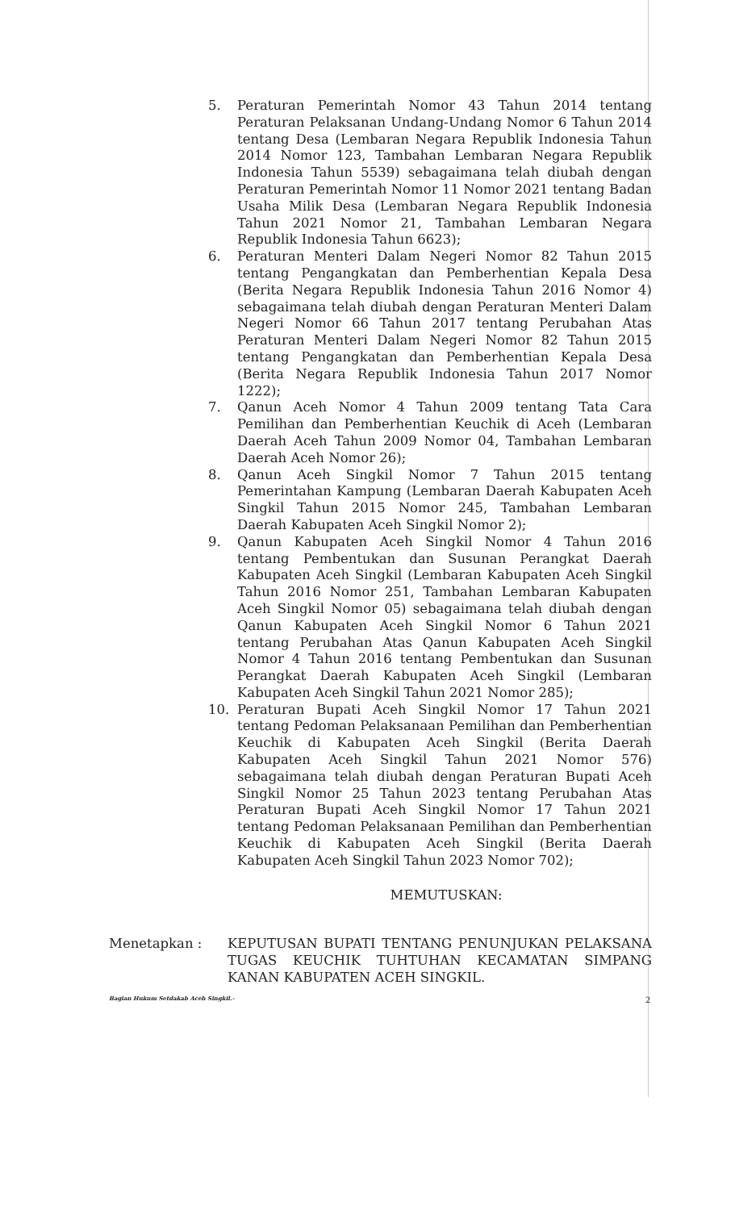5. Peraturan Pemerintah Nomor 43 Tahun 2014 tentang Peraturan Pelaksanan Undang-Undang Nomor 6 Tahun 2014 tentang Desa (Lembaran Negara Republik Indonesia Tahun 2014 Nomor 123, Tambahan Lembaran Negara Republik Indonesia Tahun 5539) sebagaimana telah diubah dengan Peraturan Pemerintah Nomor 11 Nomor 2021 tentang Badan Usaha Milik Desa (Lembaran Negara Republik Indonesia Tahun 2021 Nomor 21, Tambahan Lembaran Negara Republik Indonesia Tahun 6623);
6. Peraturan Menteri Dalam Negeri Nomor 82 Tahun 2015 tentang Pengangkatan dan Pemberhentian Kepala Desa (Berita Negara Republik Indonesia Tahun 2016 Nomor 4) sebagaimana telah diubah dengan Peraturan Menteri Dalam Negeri Nomor 66 Tahun 2017 tentang Perubahan Atas Peraturan Menteri Dalam Negeri Nomor 82 Tahun 2015 tentang Pengangkatan dan Pemberhentian Kepala Desa (Berita Negara Republik Indonesia Tahun 2017 Nomor 1222);
7. Qanun Aceh Nomor 4 Tahun 2009 tentang Tata Cara Pemilihan dan Pemberhentian Keuchik di Aceh (Lembaran Daerah Aceh Tahun 2009 Nomor 04, Tambahan Lembaran Daerah Aceh Nomor 26);
8. Qanun Aceh Singkil Nomor 7 Tahun 2015 tentang Pemerintahan Kampung (Lembaran Daerah Kabupaten Aceh Singkil Tahun 2015 Nomor 245, Tambahan Lembaran Daerah Kabupaten Aceh Singkil Nomor 2);
9. Qanun Kabupaten Aceh Singkil Nomor 4 Tahun 2016 tentang Pembentukan dan Susunan Perangkat Daerah Kabupaten Aceh Singkil (Lembaran Kabupaten Aceh Singkil Tahun 2016 Nomor 251, Tambahan Lembaran Kabupaten Aceh Singkil Nomor 05) sebagaimana telah diubah dengan Qanun Kabupaten Aceh Singkil Nomor 6 Tahun 2021 tentang Perubahan Atas Qanun Kabupaten Aceh Singkil Nomor 4 Tahun 2016 tentang Pembentukan dan Susunan Perangkat Daerah Kabupaten Aceh Singkil (Lembaran Kabupaten Aceh Singkil Tahun 2021 Nomor 285);
10. Peraturan Bupati Aceh Singkil Nomor 17 Tahun 2021 tentang Pedoman Pelaksanaan Pemilihan dan Pemberhentian Keuchik di Kabupaten Aceh Singkil (Berita Daerah Kabupaten Aceh Singkil Tahun 2021 Nomor 576) sebagaimana telah diubah dengan Peraturan Bupati Aceh Singkil Nomor 25 Tahun 2023 tentang Perubahan Atas Peraturan Bupati Aceh Singkil Nomor 17 Tahun 2021 tentang Pedoman Pelaksanaan Pemilihan dan Pemberhentian Keuchik di Kabupaten Aceh Singkil (Berita Daerah Kabupaten Aceh Singkil Tahun 2023 Nomor 702);
MEMUTUSKAN:
Menetapkan : KEPUTUSAN BUPATI TENTANG PENUNJUKAN PELAKSANA TUGAS KEUCHIK TUHTUHAN KECAMATAN SIMPANG KANAN KABUPATEN ACEH SINGKIL.
Bagian Hukum Setdakab Aceh Singkil.-
2